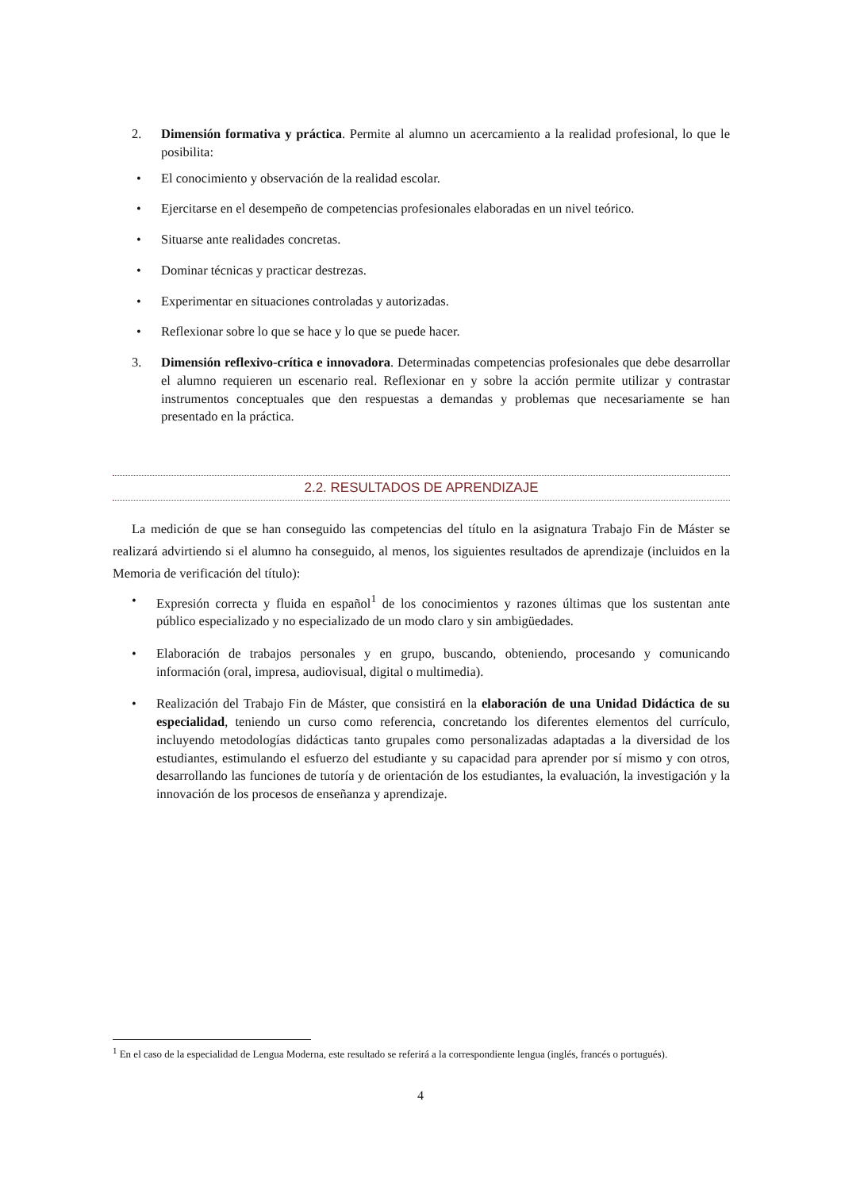2. Dimensión formativa y práctica. Permite al alumno un acercamiento a la realidad profesional, lo que le posibilita:
• El conocimiento y observación de la realidad escolar.
• Ejercitarse en el desempeño de competencias profesionales elaboradas en un nivel teórico.
• Situarse ante realidades concretas.
• Dominar técnicas y practicar destrezas.
• Experimentar en situaciones controladas y autorizadas.
• Reflexionar sobre lo que se hace y lo que se puede hacer.
3. Dimensión reflexivo-crítica e innovadora. Determinadas competencias profesionales que debe desarrollar el alumno requieren un escenario real. Reflexionar en y sobre la acción permite utilizar y contrastar instrumentos conceptuales que den respuestas a demandas y problemas que necesariamente se han presentado en la práctica.
2.2. RESULTADOS DE APRENDIZAJE
La medición de que se han conseguido las competencias del título en la asignatura Trabajo Fin de Máster se realizará advirtiendo si el alumno ha conseguido, al menos, los siguientes resultados de aprendizaje (incluidos en la Memoria de verificación del título):
• Expresión correcta y fluida en español<sup>1</sup> de los conocimientos y razones últimas que los sustentan ante público especializado y no especializado de un modo claro y sin ambigüedades.
• Elaboración de trabajos personales y en grupo, buscando, obteniendo, procesando y comunicando información (oral, impresa, audiovisual, digital o multimedia).
• Realización del Trabajo Fin de Máster, que consistirá en la elaboración de una Unidad Didáctica de su especialidad, teniendo un curso como referencia, concretando los diferentes elementos del currículo, incluyendo metodologías didácticas tanto grupales como personalizadas adaptadas a la diversidad de los estudiantes, estimulando el esfuerzo del estudiante y su capacidad para aprender por sí mismo y con otros, desarrollando las funciones de tutoría y de orientación de los estudiantes, la evaluación, la investigación y la innovación de los procesos de enseñanza y aprendizaje.
<sup>1</sup> En el caso de la especialidad de Lengua Moderna, este resultado se referirá a la correspondiente lengua (inglés, francés o portugués).
4